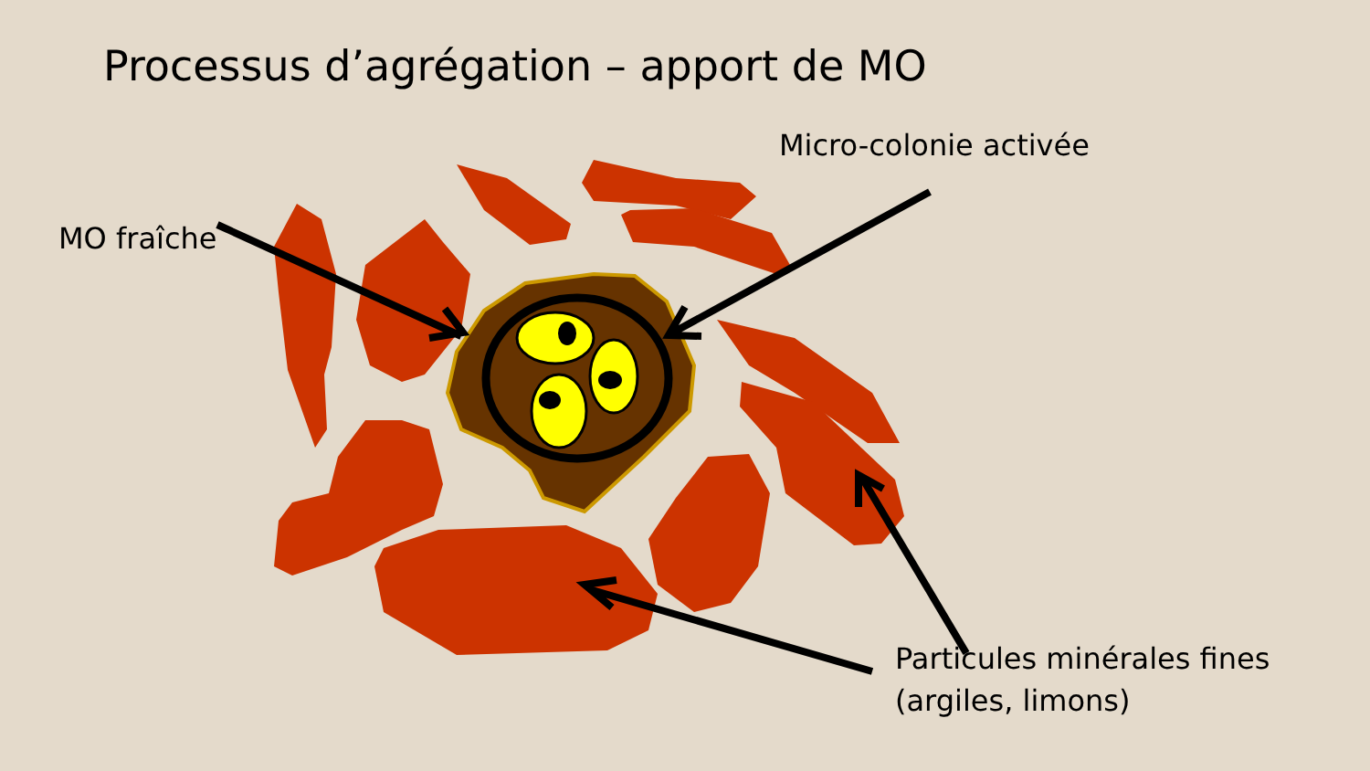Processus d’agrégation – apport de MO
MO fraîche
Micro-colonie activée
Particules minérales fines
(argiles, limons)